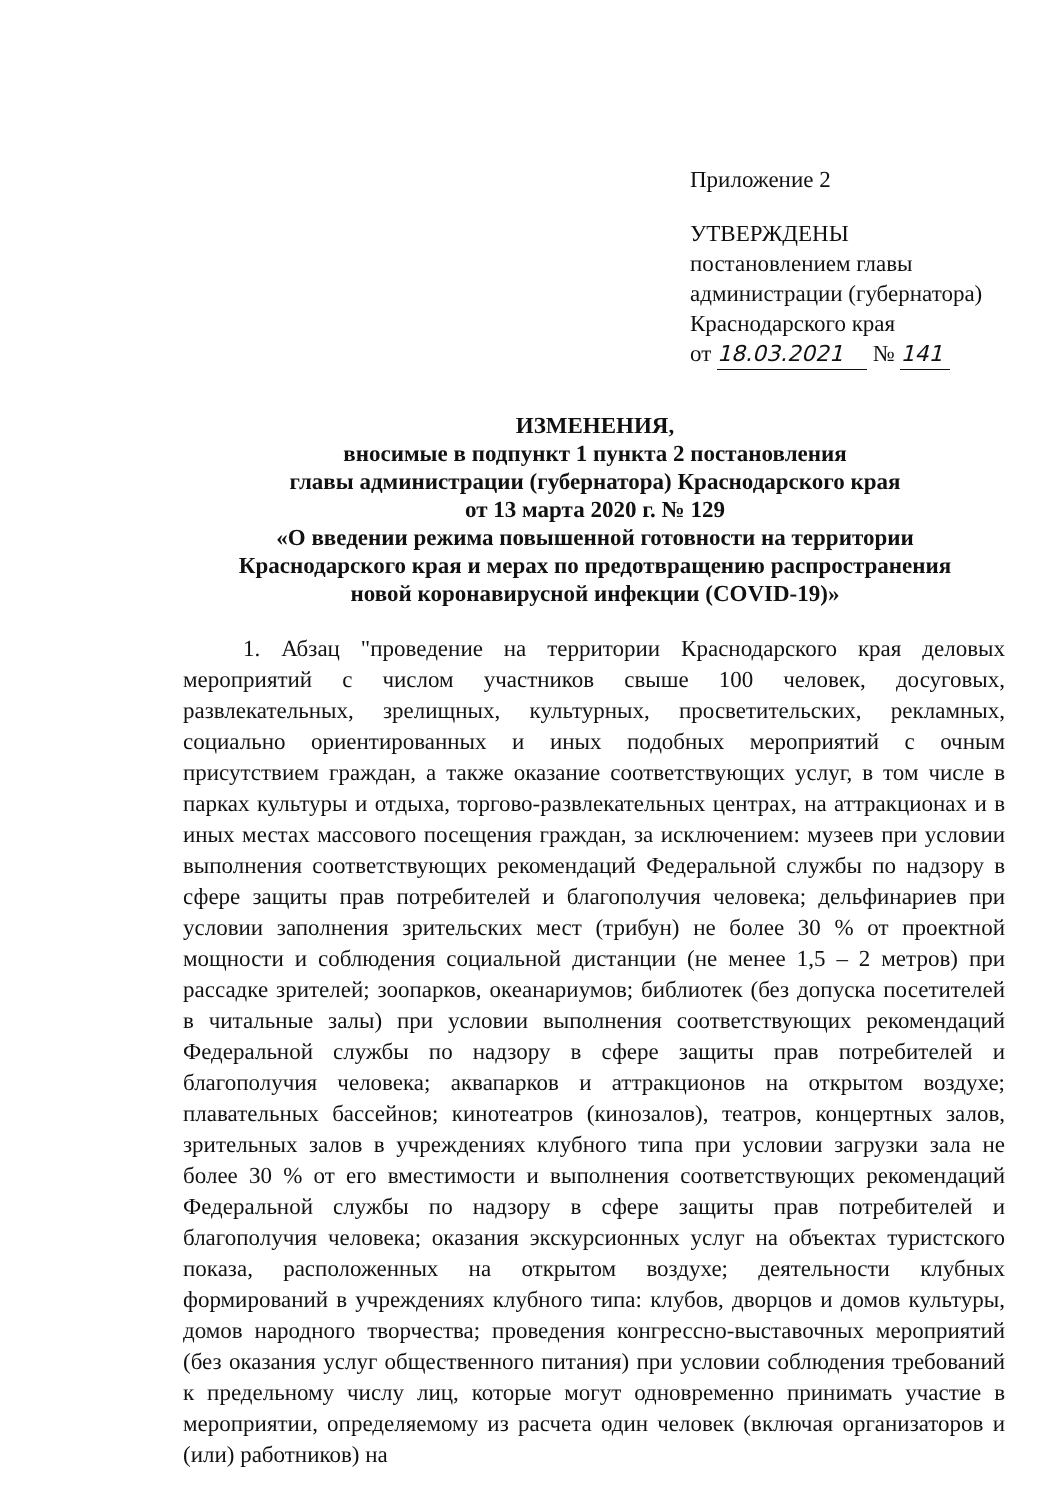Приложение 2
УТВЕРЖДЕНЫ
постановлением главы
администрации (губернатора)
Краснодарского края
от 18.03.2021 № 141
ИЗМЕНЕНИЯ,
вносимые в подпункт 1 пункта 2 постановления
главы администрации (губернатора) Краснодарского края
от 13 марта 2020 г. № 129
«О введении режима повышенной готовности на территории
Краснодарского края и мерах по предотвращению распространения
новой коронавирусной инфекции (COVID-19)»
1. Абзац "проведение на территории Краснодарского края деловых мероприятий с числом участников свыше 100 человек, досуговых, развлекательных, зрелищных, культурных, просветительских, рекламных, социально ориентированных и иных подобных мероприятий с очным присутствием граждан, а также оказание соответствующих услуг, в том числе в парках культуры и отдыха, торгово-развлекательных центрах, на аттракционах и в иных местах массового посещения граждан, за исключением: музеев при условии выполнения соответствующих рекомендаций Федеральной службы по надзору в сфере защиты прав потребителей и благополучия человека; дельфинариев при условии заполнения зрительских мест (трибун) не более 30 % от проектной мощности и соблюдения социальной дистанции (не менее 1,5 – 2 метров) при рассадке зрителей; зоопарков, океанариумов; библиотек (без допуска посетителей в читальные залы) при условии выполнения соответствующих рекомендаций Федеральной службы по надзору в сфере защиты прав потребителей и благополучия человека; аквапарков и аттракционов на открытом воздухе; плавательных бассейнов; кинотеатров (кинозалов), театров, концертных залов, зрительных залов в учреждениях клубного типа при условии загрузки зала не более 30 % от его вместимости и выполнения соответствующих рекомендаций Федеральной службы по надзору в сфере защиты прав потребителей и благополучия человека; оказания экскурсионных услуг на объектах туристского показа, расположенных на открытом воздухе; деятельности клубных формирований в учреждениях клубного типа: клубов, дворцов и домов культуры, домов народного творчества; проведения конгрессно-выставочных мероприятий (без оказания услуг общественного питания) при условии соблюдения требований к предельному числу лиц, которые могут одновременно принимать участие в мероприятии, определяемому из расчета один человек (включая организаторов и (или) работников) на